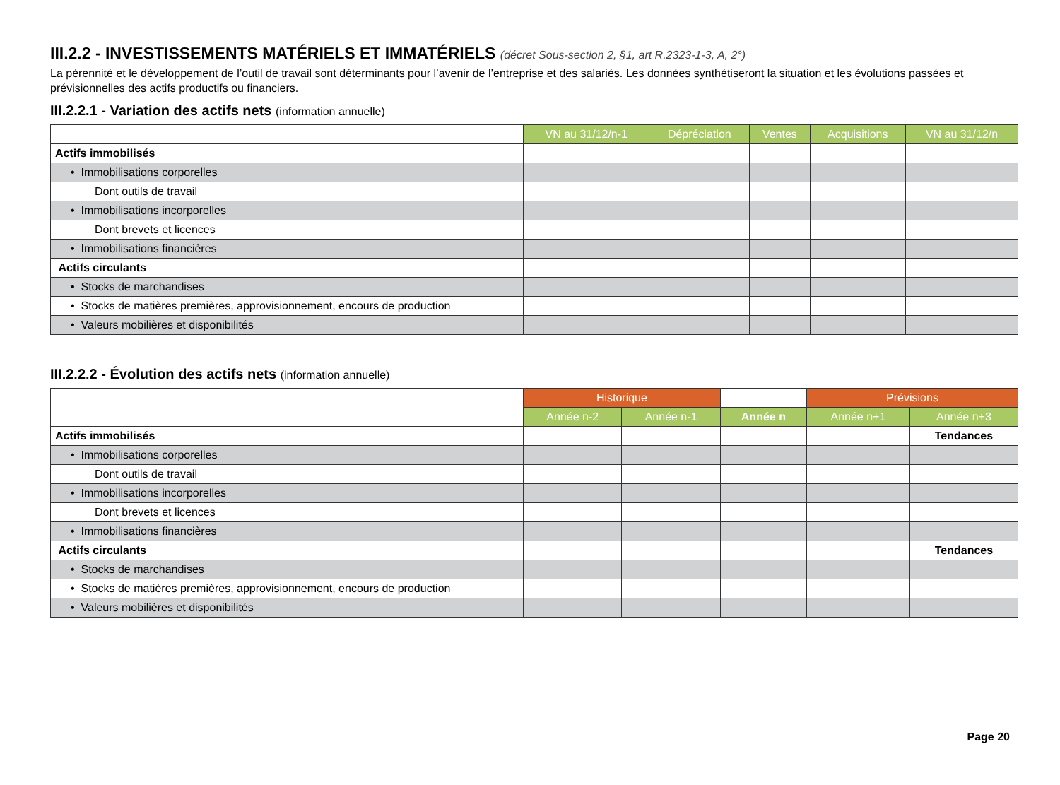III.2.2 - INVESTISSEMENTS MATÉRIELS ET IMMATÉRIELS (décret Sous-section 2, §1, art R.2323-1-3, A, 2°)
La pérennité et le développement de l’outil de travail sont déterminants pour l’avenir de l’entreprise et des salariés. Les données synthétiseront la situation et les évolutions passées et prévisionnelles des actifs productifs ou financiers.
III.2.2.1 - Variation des actifs nets (information annuelle)
| | VN au 31/12/n-1 | Dépréciation | Ventes | Acquisitions | VN au 31/12/n |
| Actifs immobilisés | | | | | |
| • Immobilisations corporelles | | | | | |
| Dont outils de travail | | | | | |
| • Immobilisations incorporelles | | | | | |
| Dont brevets et licences | | | | | |
| • Immobilisations financières | | | | | |
| Actifs circulants | | | | | |
| • Stocks de marchandises | | | | | |
| • Stocks de matières premières, approvisionnement, encours de production | | | | | |
| • Valeurs mobilières et disponibilités | | | | | |
III.2.2.2 - Évolution des actifs nets (information annuelle)
| | Historique | | | Prévisions | |
| | Année n-2 | Année n-1 | Année n | Année n+1 | Année n+3 |
| Actifs immobilisés | | | | | Tendances |
| • Immobilisations corporelles | | | | | |
| Dont outils de travail | | | | | |
| • Immobilisations incorporelles | | | | | |
| Dont brevets et licences | | | | | |
| • Immobilisations financières | | | | | |
| Actifs circulants | | | | | Tendances |
| • Stocks de marchandises | | | | | |
| • Stocks de matières premières, approvisionnement, encours de production | | | | | |
| • Valeurs mobilières et disponibilités | | | | | |
Page 20